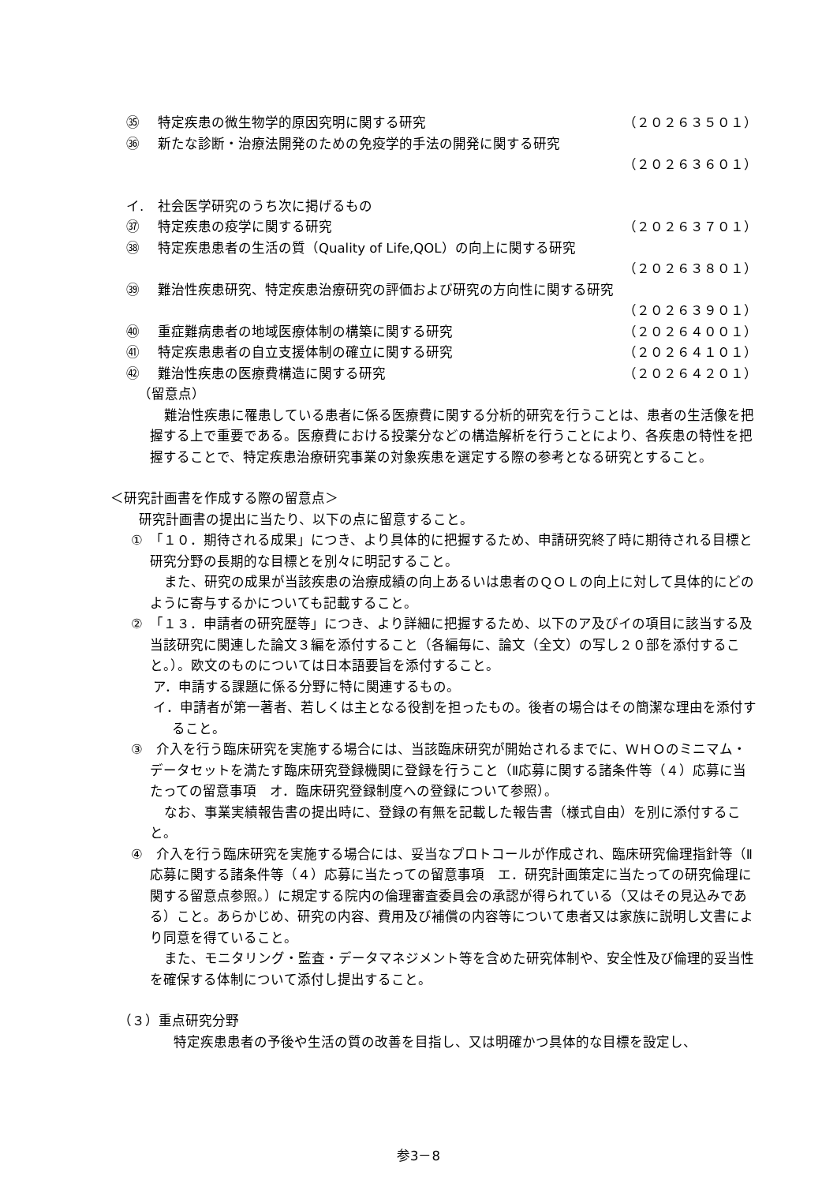㉟ 特定疾患の微生物学的原因究明に関する研究 （２０２６３５０１）
㊱ 新たな診断・治療法開発のための免疫学的手法の開発に関する研究
（２０２６３６０１）
イ. 社会医学研究のうち次に掲げるもの
㊲ 特定疾患の疫学に関する研究 （２０２６３７０１）
㊳ 特定疾患患者の生活の質（Quality of Life,QOL）の向上に関する研究
（２０２６３８０１）
㊴ 難治性疾患研究、特定疾患治療研究の評価および研究の方向性に関する研究
（２０２６３９０１）
㊵ 重症難病患者の地域医療体制の構築に関する研究 （２０２６４００１）
㊶ 特定疾患患者の自立支援体制の確立に関する研究 （２０２６４１０１）
㊷ 難治性疾患の医療費構造に関する研究 （２０２６４２０１）
（留意点）
難治性疾患に罹患している患者に係る医療費に関する分析的研究を行うことは、患者の生活像を把握する上で重要である。医療費における投薬分などの構造解析を行うことにより、各疾患の特性を把握することで、特定疾患治療研究事業の対象疾患を選定する際の参考となる研究とすること。
＜研究計画書を作成する際の留意点＞
研究計画書の提出に当たり、以下の点に留意すること。
①　「１０．期待される成果」につき、より具体的に把握するため、申請研究終了時に期待される目標と研究分野の長期的な目標とを別々に明記すること。
また、研究の成果が当該疾患の治療成績の向上あるいは患者のＱＯＬの向上に対して具体的にどのように寄与するかについても記載すること。
②　「１３．申請者の研究歴等」につき、より詳細に把握するため、以下のア及びイの項目に該当する及当該研究に関連した論文３編を添付すること（各編毎に、論文（全文）の写し２０部を添付すること。）。欧文のものについては日本語要旨を添付すること。
ア．申請する課題に係る分野に特に関連するもの。
イ．申請者が第一著者、若しくは主となる役割を担ったもの。後者の場合はその簡潔な理由を添付すること。
③　介入を行う臨床研究を実施する場合には、当該臨床研究が開始されるまでに、ＷＨＯのミニマム・データセットを満たす臨床研究登録機関に登録を行うこと（Ⅱ応募に関する諸条件等（４）応募に当たっての留意事項　オ．臨床研究登録制度への登録について参照）。
なお、事業実績報告書の提出時に、登録の有無を記載した報告書（様式自由）を別に添付すること。
④　介入を行う臨床研究を実施する場合には、妥当なプロトコールが作成され、臨床研究倫理指針等（Ⅱ応募に関する諸条件等（４）応募に当たっての留意事項　エ．研究計画策定に当たっての研究倫理に関する留意点参照。）に規定する院内の倫理審査委員会の承認が得られている（又はその見込みである）こと。あらかじめ、研究の内容、費用及び補償の内容等について患者又は家族に説明し文書により同意を得ていること。
また、モニタリング・監査・データマネジメント等を含めた研究体制や、安全性及び倫理的妥当性を確保する体制について添付し提出すること。
（３）重点研究分野
特定疾患患者の予後や生活の質の改善を目指し、又は明確かつ具体的な目標を設定し、
参3－8